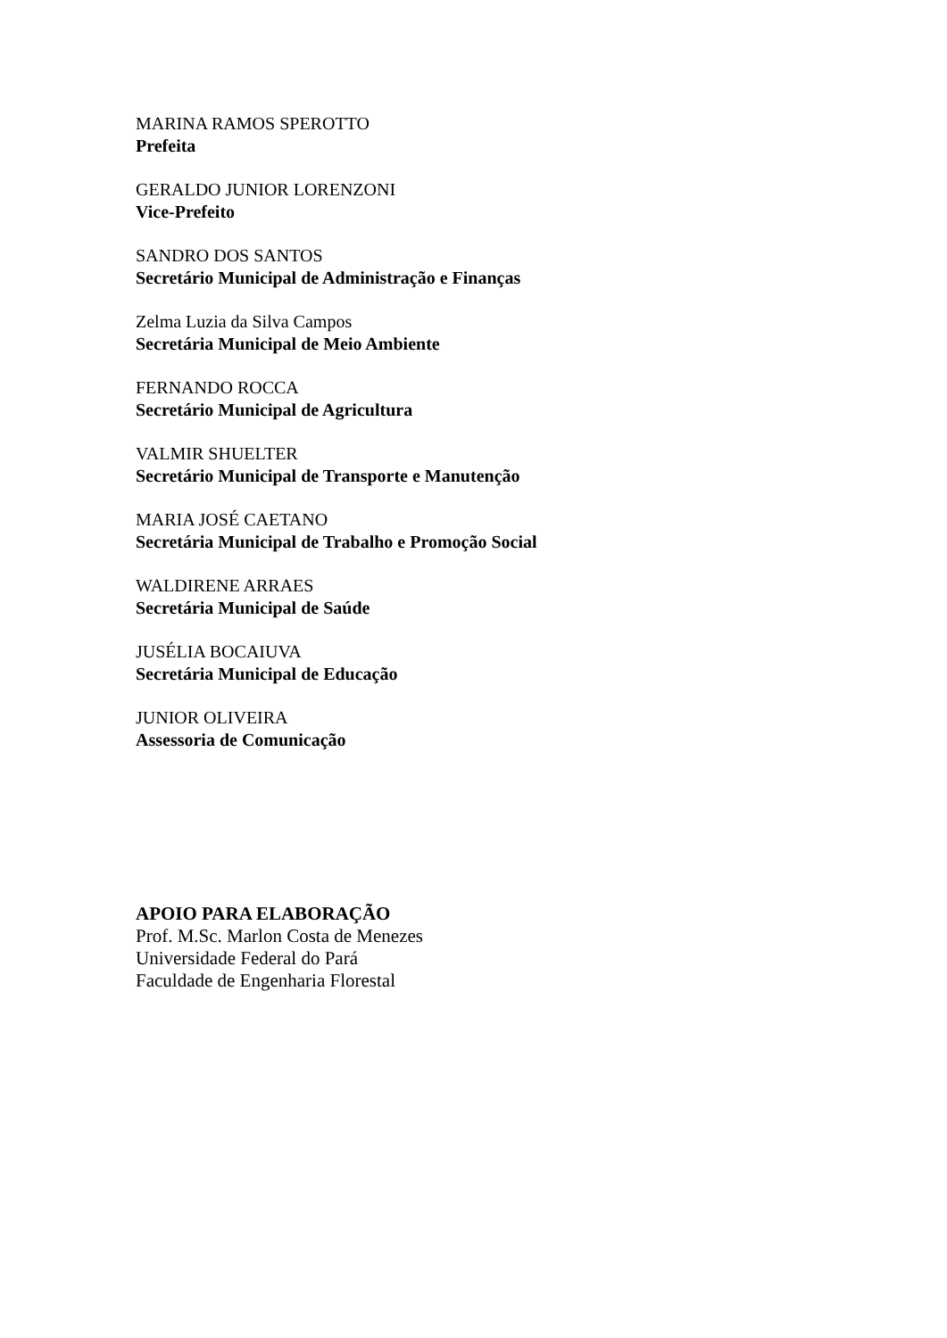MARINA RAMOS SPEROTTO
Prefeita
GERALDO JUNIOR LORENZONI
Vice-Prefeito
SANDRO DOS SANTOS
Secretário Municipal de Administração e Finanças
Zelma Luzia da Silva Campos
Secretária Municipal de Meio Ambiente
FERNANDO ROCCA
Secretário Municipal de Agricultura
VALMIR SHUELTER
Secretário Municipal de Transporte e Manutenção
MARIA JOSÉ CAETANO
Secretária Municipal de Trabalho e Promoção Social
WALDIRENE ARRAES
Secretária Municipal de Saúde
JUSÉLIA BOCAIUVA
Secretária Municipal de Educação
JUNIOR OLIVEIRA
Assessoria de Comunicação
APOIO PARA ELABORAÇÃO
Prof. M.Sc. Marlon Costa de Menezes
Universidade Federal do Pará
Faculdade de Engenharia Florestal